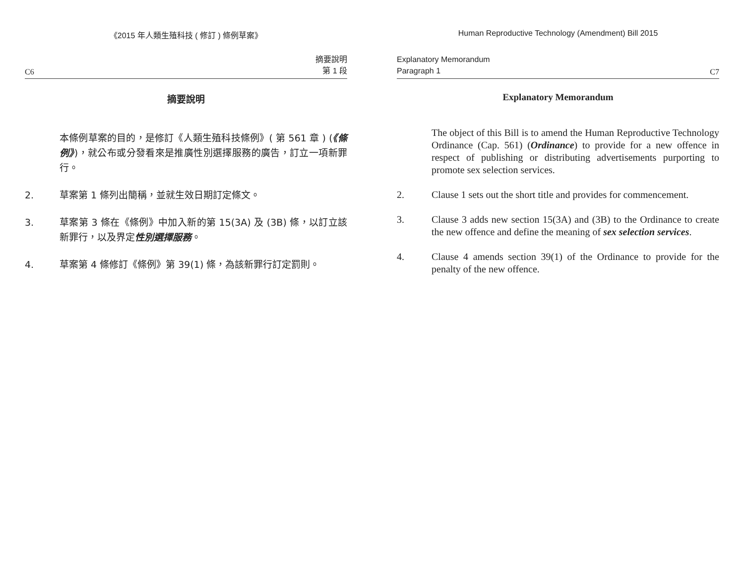《2015 年人類生殖科技 ( 修訂 ) 條例草案》
C6 摘要說明
第 1 段
摘要說明
本條例草案的目的，是修訂《人類生殖科技條例》( 第 561 章 ) (《條例》)，就公布或分發看來是推廣性別選擇服務的廣告，訂立一項新罪行。
2. 草案第 1 條列出簡稱，並就生效日期訂定條文。
3. 草案第 3 條在《條例》中加入新的第 15(3A) 及 (3B) 條，以訂立該新罪行，以及界定性別選擇服務。
4. 草案第 4 條修訂《條例》第 39(1) 條，為該新罪行訂定罰則。
Human Reproductive Technology (Amendment) Bill 2015
Explanatory Memorandum
Paragraph 1 C7
Explanatory Memorandum
The object of this Bill is to amend the Human Reproductive Technology Ordinance (Cap. 561) (Ordinance) to provide for a new offence in respect of publishing or distributing advertisements purporting to promote sex selection services.
2. Clause 1 sets out the short title and provides for commencement.
3. Clause 3 adds new section 15(3A) and (3B) to the Ordinance to create the new offence and define the meaning of sex selection services.
4. Clause 4 amends section 39(1) of the Ordinance to provide for the penalty of the new offence.